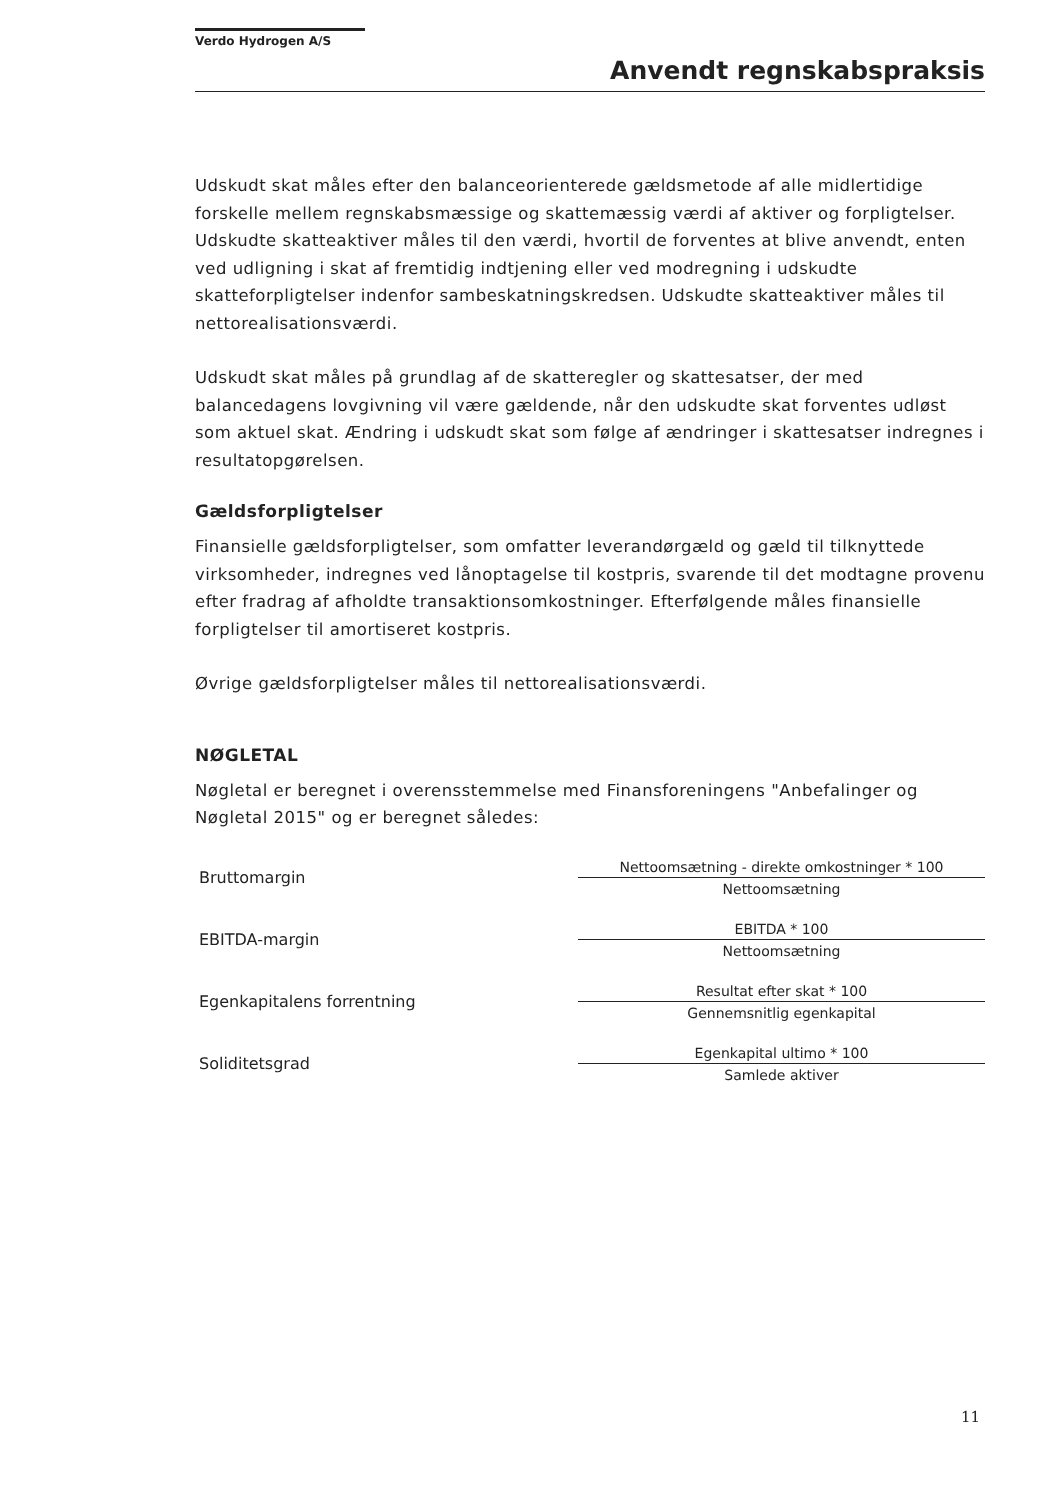Verdo Hydrogen A/S
Anvendt regnskabspraksis
Udskudt skat måles efter den balanceorienterede gældsmetode af alle midlertidige forskelle mellem regnskabsmæssige og skattemæssig værdi af aktiver og forpligtelser. Udskudte skatteaktiver måles til den værdi, hvortil de forventes at blive anvendt, enten ved udligning i skat af fremtidig indtjening eller ved modregning i udskudte skatteforpligtelser indenfor sambeskatningskredsen. Udskudte skatteaktiver måles til nettorealisationsværdi.
Udskudt skat måles på grundlag af de skatteregler og skattesatser, der med balancedagens lovgivning vil være gældende, når den udskudte skat forventes udløst som aktuel skat. Ændring i udskudt skat som følge af ændringer i skattesatser indregnes i resultatopgørelsen.
Gældsforpligtelser
Finansielle gældsforpligtelser, som omfatter leverandørgæld og gæld til tilknyttede virksomheder, indregnes ved lånoptagelse til kostpris, svarende til det modtagne provenu efter fradrag af afholdte transaktionsomkostninger. Efterfølgende måles finansielle forpligtelser til amortiseret kostpris.
Øvrige gældsforpligtelser måles til nettorealisationsværdi.
NØGLETAL
Nøgletal er beregnet i overensstemmelse med Finansforeningens "Anbefalinger og Nøgletal 2015" og er beregnet således:
| Bruttomargin | Nettoomsætning - direkte omkostninger * 100 Nettoomsætning |
| EBITDA-margin | EBITDA * 100 Nettoomsætning |
| Egenkapitalens forrentning | Resultat efter skat * 100 Gennemsnitlig egenkapital |
| Soliditetsgrad | Egenkapital ultimo * 100 Samlede aktiver |
11